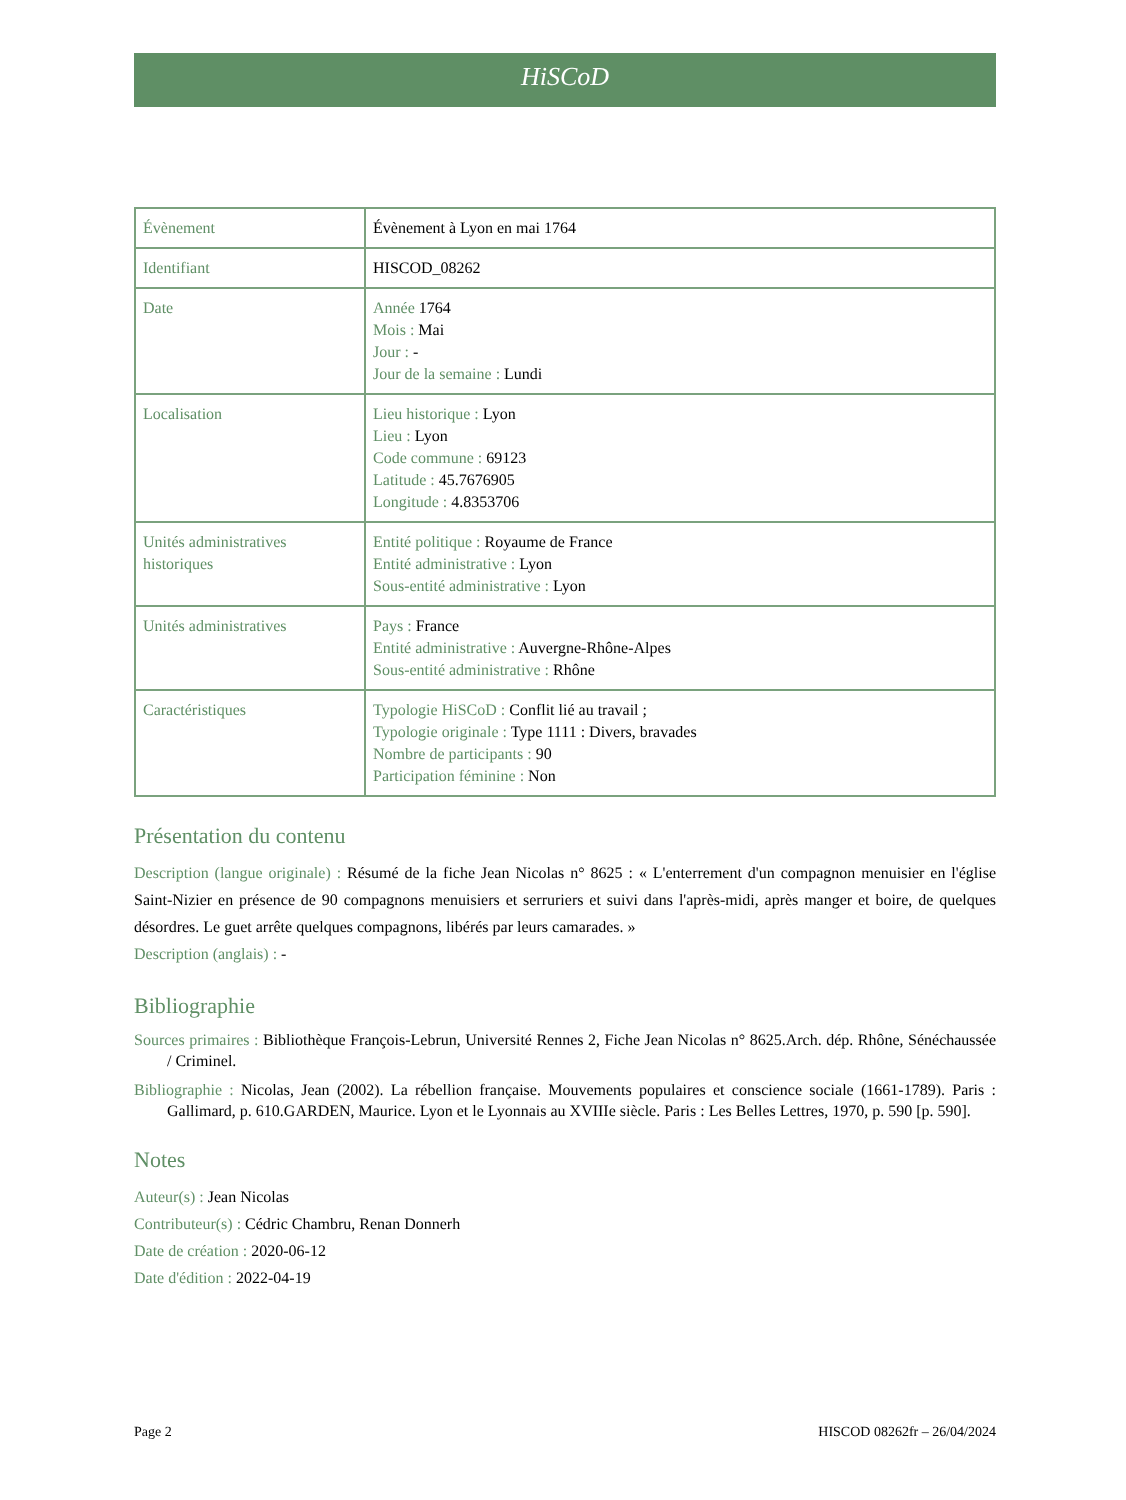HiSCoD
| Évènement | Évènement à Lyon en mai 1764 |
| Identifiant | HISCOD_08262 |
| Date | Année 1764 Mois : Mai Jour : - Jour de la semaine : Lundi |
| Localisation | Lieu historique : Lyon Lieu : Lyon Code commune : 69123 Latitude : 45.7676905 Longitude : 4.8353706 |
| Unités administratives historiques | Entité politique : Royaume de France Entité administrative : Lyon Sous-entité administrative : Lyon |
| Unités administratives | Pays : France Entité administrative : Auvergne-Rhône-Alpes Sous-entité administrative : Rhône |
| Caractéristiques | Typologie HiSCoD : Conflit lié au travail ; Typologie originale : Type 1111 : Divers, bravades Nombre de participants : 90 Participation féminine : Non |
Présentation du contenu
Description (langue originale) : Résumé de la fiche Jean Nicolas n° 8625 : « L'enterrement d'un compagnon menuisier en l'église Saint-Nizier en présence de 90 compagnons menuisiers et serruriers et suivi dans l'après-midi, après manger et boire, de quelques désordres. Le guet arrête quelques compagnons, libérés par leurs camarades. »
Description (anglais) : -
Bibliographie
Sources primaires : Bibliothèque François-Lebrun, Université Rennes 2, Fiche Jean Nicolas n° 8625.Arch. dép. Rhône, Sénéchaussée / Criminel.
Bibliographie : Nicolas, Jean (2002). La rébellion française. Mouvements populaires et conscience sociale (1661-1789). Paris : Gallimard, p. 610.GARDEN, Maurice. Lyon et le Lyonnais au XVIIIe siècle. Paris : Les Belles Lettres, 1970, p. 590 [p. 590].
Notes
Auteur(s) : Jean Nicolas
Contributeur(s) : Cédric Chambru, Renan Donnerh
Date de création : 2020-06-12
Date d'édition : 2022-04-19
Page 2 HISCOD 08262fr – 26/04/2024